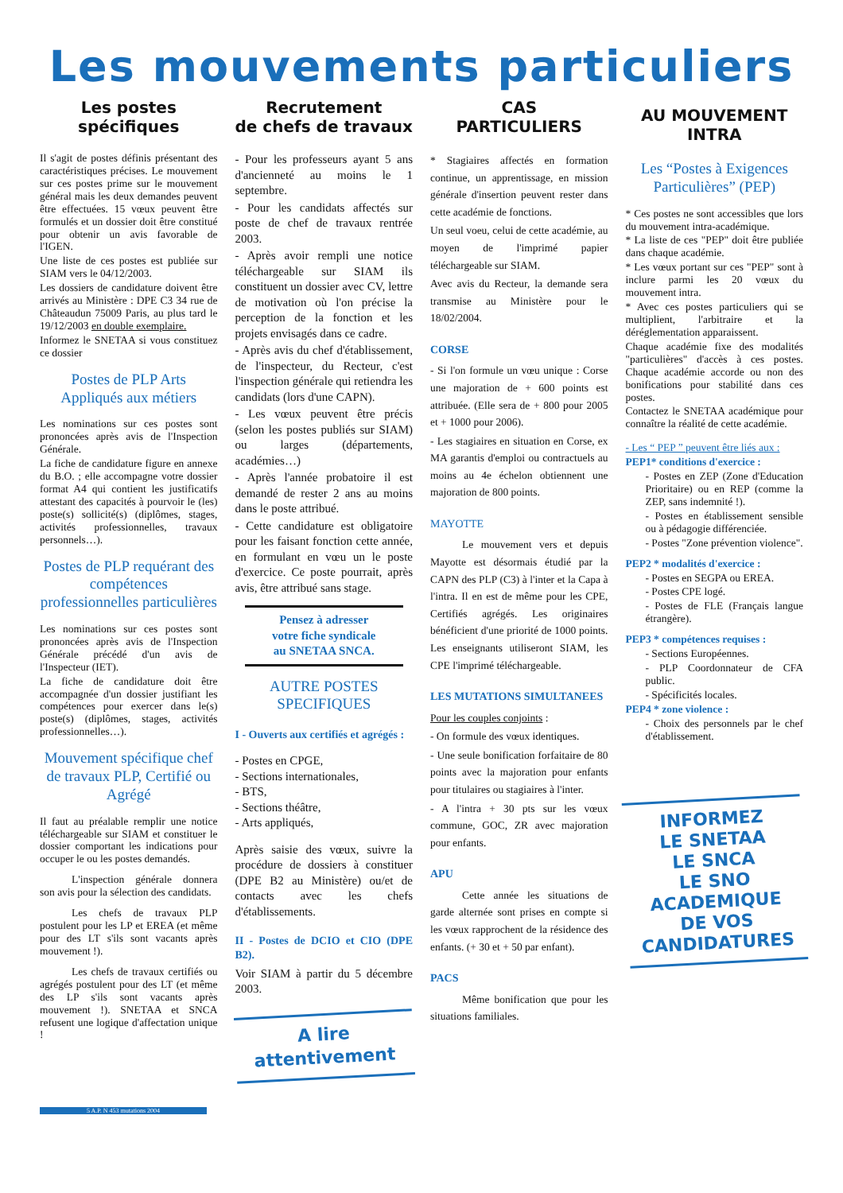Les mouvements particuliers
Les postes
spécifiques
Il s'agit de postes définis présentant des caractéristiques précises. Le mouvement sur ces postes prime sur le mouvement général mais les deux demandes peuvent être effectuées. 15 vœux peuvent être formulés et un dossier doit être constitué pour obtenir un avis favorable de l'IGEN.
Une liste de ces postes est publiée sur SIAM vers le 04/12/2003.
Les dossiers de candidature doivent être arrivés au Ministère : DPE C3 34 rue de Châteaudun 75009 Paris, au plus tard le 19/12/2003 en double exemplaire.
Informez le SNETAA si vous constituez ce dossier
Postes de PLP Arts Appliqués aux métiers
Les nominations sur ces postes sont prononcées après avis de l'Inspection Générale.
La fiche de candidature figure en annexe du B.O. ; elle accompagne votre dossier format A4 qui contient les justificatifs attestant des capacités à pourvoir le (les) poste(s) sollicité(s) (diplômes, stages, activités professionnelles, travaux personnels…).
Postes de PLP requérant des compétences professionnelles particulières
Les nominations sur ces postes sont prononcées après avis de l'Inspection Générale précédé d'un avis de l'Inspecteur (IET).
La fiche de candidature doit être accompagnée d'un dossier justifiant les compétences pour exercer dans le(s) poste(s) (diplômes, stages, activités professionnelles…).
Mouvement spécifique chef de travaux PLP, Certifié ou Agrégé
Il faut au préalable remplir une notice téléchargeable sur SIAM et constituer le dossier comportant les indications pour occuper le ou les postes demandés.
L'inspection générale donnera son avis pour la sélection des candidats.
Les chefs de travaux PLP postulent pour les LP et EREA (et même pour des LT s'ils sont vacants après mouvement !).
Les chefs de travaux certifiés ou agrégés postulent pour des LT (et même des LP s'ils sont vacants après mouvement !). SNETAA et SNCA refusent une logique d'affectation unique !
Recrutement
de chefs de travaux
- Pour les professeurs ayant 5 ans d'ancienneté au moins le 1 septembre.
- Pour les candidats affectés sur poste de chef de travaux rentrée 2003.
- Après avoir rempli une notice téléchargeable sur SIAM ils constituent un dossier avec CV, lettre de motivation où l'on précise la perception de la fonction et les projets envisagés dans ce cadre.
- Après avis du chef d'établissement, de l'inspecteur, du Recteur, c'est l'inspection générale qui retiendra les candidats (lors d'une CAPN).
- Les vœux peuvent être précis (selon les postes publiés sur SIAM) ou larges (départements, académies…)
- Après l'année probatoire il est demandé de rester 2 ans au moins dans le poste attribué.
- Cette candidature est obligatoire pour les faisant fonction cette année, en formulant en vœu un le poste d'exercice. Ce poste pourrait, après avis, être attribué sans stage.
Pensez à adresser
votre fiche syndicale
au SNETAA SNCA.
AUTRE POSTES
SPECIFIQUES
I - Ouverts aux certifiés et agrégés :
- Postes en CPGE,
- Sections internationales,
- BTS,
- Sections théâtre,
- Arts appliqués,
Après saisie des vœux, suivre la procédure de dossiers à constituer (DPE B2 au Ministère) ou/et de contacts avec les chefs d'établissements.
II - Postes de DCIO et CIO (DPE B2).
Voir SIAM à partir du 5 décembre 2003.
A lire
attentivement
CAS
PARTICULIERS
* Stagiaires affectés en formation continue, un apprentissage, en mission générale d'insertion peuvent rester dans cette académie de fonctions.
Un seul voeu, celui de cette académie, au moyen de l'imprimé papier téléchargeable sur SIAM.
Avec avis du Recteur, la demande sera transmise au Ministère pour le 18/02/2004.
CORSE
- Si l'on formule un vœu unique : Corse une majoration de + 600 points est attribuée. (Elle sera de + 800 pour 2005 et + 1000 pour 2006).
- Les stagiaires en situation en Corse, ex MA garantis d'emploi ou contractuels au moins au 4e échelon obtiennent une majoration de 800 points.
MAYOTTE
Le mouvement vers et depuis Mayotte est désormais étudié par la CAPN des PLP (C3) à l'inter et la Capa à l'intra. Il en est de même pour les CPE, Certifiés agrégés. Les originaires bénéficient d'une priorité de 1000 points. Les enseignants utiliseront SIAM, les CPE l'imprimé téléchargeable.
LES MUTATIONS SIMULTANEES
Pour les couples conjoints :
- On formule des vœux identiques.
- Une seule bonification forfaitaire de 80 points avec la majoration pour enfants pour titulaires ou stagiaires à l'inter.
- A l'intra + 30 pts sur les vœux commune, GOC, ZR avec majoration pour enfants.
APU
Cette année les situations de garde alternée sont prises en compte si les vœux rapprochent de la résidence des enfants. (+ 30 et + 50 par enfant).
PACS
Même bonification que pour les situations familiales.
AU MOUVEMENT
INTRA
Les “Postes à Exigences Particulières” (PEP)
* Ces postes ne sont accessibles que lors du mouvement intra-académique.
* La liste de ces "PEP" doit être publiée dans chaque académie.
* Les vœux portant sur ces "PEP" sont à inclure parmi les 20 vœux du mouvement intra.
* Avec ces postes particuliers qui se multiplient, l'arbitraire et la déréglementation apparaissent.
Chaque académie fixe des modalités "particulières" d'accès à ces postes. Chaque académie accorde ou non des bonifications pour stabilité dans ces postes.
Contactez le SNETAA académique pour connaître la réalité de cette académie.
- Les “ PEP ” peuvent être liés aux :
PEP1* conditions d'exercice :
- Postes en ZEP (Zone d'Education Prioritaire) ou en REP (comme la ZEP, sans indemnité !).
- Postes en établissement sensible ou à pédagogie différenciée.
- Postes "Zone prévention violence".
PEP2 * modalités d'exercice :
- Postes en SEGPA ou EREA.
- Postes CPE logé.
- Postes de FLE (Français langue étrangère).
PEP3 * compétences requises :
- Sections Européennes.
- PLP Coordonnateur de CFA public.
- Spécificités locales.
PEP4 * zone violence :
- Choix des personnels par le chef d'établissement.
INFORMEZ
LE SNETAA
LE SNCA
LE SNO
ACADEMIQUE
DE VOS
CANDIDATURES
5 A.P. N 453 mutations 2004